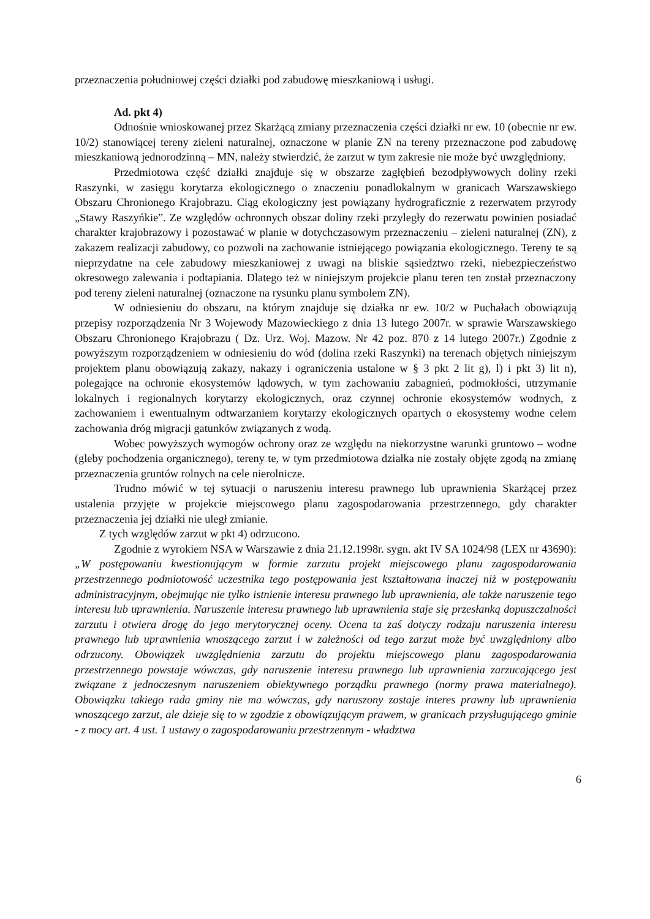przeznaczenia południowej części działki pod zabudowę mieszkaniową i usługi.
Ad. pkt 4)
Odnośnie wnioskowanej przez Skarżącą zmiany przeznaczenia części działki nr ew. 10 (obecnie nr ew. 10/2) stanowiącej tereny zieleni naturalnej, oznaczone w planie ZN na tereny przeznaczone pod zabudowę mieszkaniową jednorodzinną – MN, należy stwierdzić, że zarzut w tym zakresie nie może być uwzględniony.
Przedmiotowa część działki znajduje się w obszarze zagłębień bezodpływowych doliny rzeki Raszynki, w zasięgu korytarza ekologicznego o znaczeniu ponadlokalnym w granicach Warszawskiego Obszaru Chronionego Krajobrazu. Ciąg ekologiczny jest powiązany hydrograficznie z rezerwatem przyrody „Stawy Raszyńkie”. Ze względów ochronnych obszar doliny rzeki przyległy do rezerwatu powinien posiadać charakter krajobrazowy i pozostawać w planie w dotychczasowym przeznaczeniu – zieleni naturalnej (ZN), z zakazem realizacji zabudowy, co pozwoli na zachowanie istniejącego powiązania ekologicznego. Tereny te są nieprzydatne na cele zabudowy mieszkaniowej z uwagi na bliskie sąsiedztwo rzeki, niebezpieczeństwo okresowego zalewania i podtapiania. Dlatego też w niniejszym projekcie planu teren ten został przeznaczony pod tereny zieleni naturalnej (oznaczone na rysunku planu symbolem ZN).
W odniesieniu do obszaru, na którym znajduje się działka nr ew. 10/2 w Puchałach obowiązują przepisy rozporządzenia Nr 3 Wojewody Mazowieckiego z dnia 13 lutego 2007r. w sprawie Warszawskiego Obszaru Chronionego Krajobrazu ( Dz. Urz. Woj. Mazow. Nr 42 poz. 870 z 14 lutego 2007r.) Zgodnie z powyższym rozporządzeniem w odniesieniu do wód (dolina rzeki Raszynki) na terenach objętych niniejszym projektem planu obowiązują zakazy, nakazy i ograniczenia ustalone w § 3 pkt 2 lit g), l) i pkt 3) lit n), polegające na ochronie ekosystemów lądowych, w tym zachowaniu zabagnień, podmokłości, utrzymanie lokalnych i regionalnych korytarzy ekologicznych, oraz czynnej ochronie ekosystemów wodnych, z zachowaniem i ewentualnym odtwarzaniem korytarzy ekologicznych opartych o ekosystemy wodne celem zachowania dróg migracji gatunków związanych z wodą.
Wobec powyższych wymogów ochrony oraz ze względu na niekorzystne warunki gruntowo – wodne (gleby pochodzenia organicznego), tereny te, w tym przedmiotowa działka nie zostały objęte zgodą na zmianę przeznaczenia gruntów rolnych na cele nierolnicze.
Trudno mówić w tej sytuacji o naruszeniu interesu prawnego lub uprawnienia Skarżącej przez ustalenia przyjęte w projekcie miejscowego planu zagospodarowania przestrzennego, gdy charakter przeznaczenia jej działki nie uległ zmianie.
Z tych względów zarzut w pkt 4) odrzucono.
Zgodnie z wyrokiem NSA w Warszawie z dnia 21.12.1998r. sygn. akt IV SA 1024/98 (LEX nr 43690): „W postępowaniu kwestionującym w formie zarzutu projekt miejscowego planu zagospodarowania przestrzennego podmiotowość uczestnika tego postępowania jest kształtowana inaczej niż w postępowaniu administracyjnym, obejmując nie tylko istnienie interesu prawnego lub uprawnienia, ale także naruszenie tego interesu lub uprawnienia. Naruszenie interesu prawnego lub uprawnienia staje się przesłanką dopuszczalności zarzutu i otwiera drogę do jego merytorycznej oceny. Ocena ta zaś dotyczy rodzaju naruszenia interesu prawnego lub uprawnienia wnoszącego zarzut i w zależności od tego zarzut może być uwzględniony albo odrzucony. Obowiązek uwzględnienia zarzutu do projektu miejscowego planu zagospodarowania przestrzennego powstaje wówczas, gdy naruszenie interesu prawnego lub uprawnienia zarzucającego jest związane z jednoczesnym naruszeniem obiektywnego porządku prawnego (normy prawa materialnego). Obowiązku takiego rada gminy nie ma wówczas, gdy naruszony zostaje interes prawny lub uprawnienia wnoszącego zarzut, ale dzieje się to w zgodzie z obowiązującym prawem, w granicach przysługującego gminie - z mocy art. 4 ust. 1 ustawy o zagospodarowaniu przestrzennym - władztwa
6